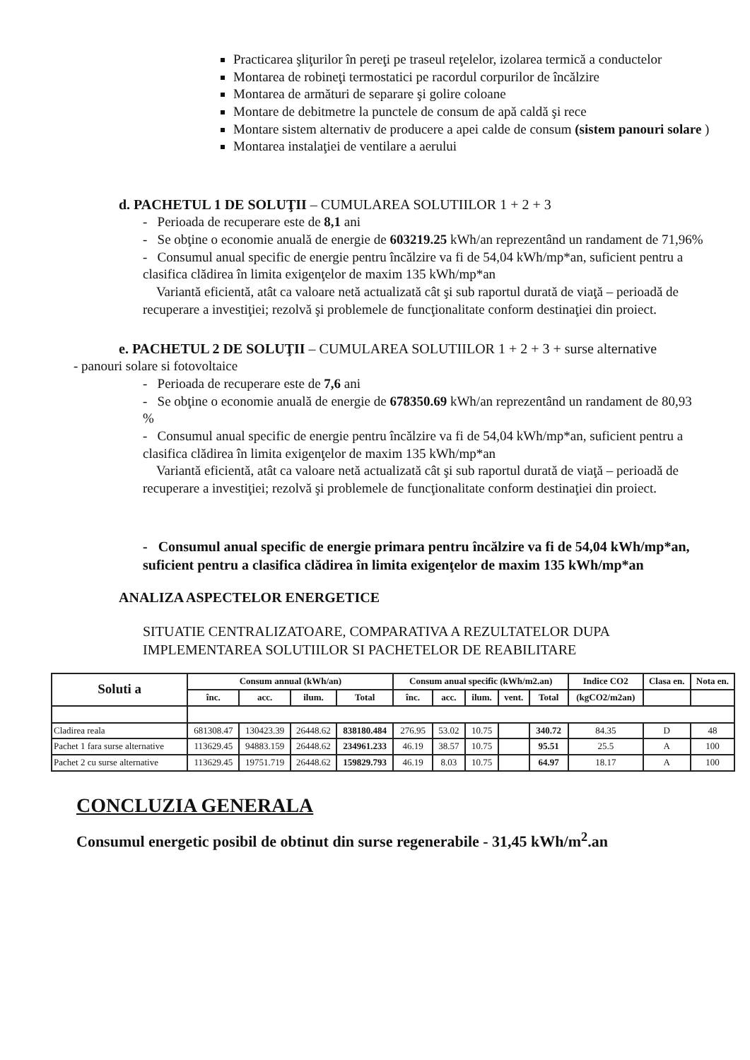Practicarea şliţurilor în pereţi pe traseul reţelelor, izolarea termică a conductelor
Montarea de robineţi termostatici pe racordul corpurilor de încălzire
Montarea de armături de separare şi golire coloane
Montare de debitmetre la punctele de consum de apă caldă şi rece
Montare sistem alternativ de producere a apei calde de consum (sistem panouri solare )
Montarea instalaţiei de ventilare a aerului
d. PACHETUL 1 DE SOLUŢII – CUMULAREA SOLUTIILOR 1 + 2 + 3
- Perioada de recuperare este de 8,1 ani
- Se obţine o economie anuală de energie de 603219.25 kWh/an reprezentând un randament de 71,96%
- Consumul anual specific de energie pentru încălzire va fi de 54,04 kWh/mp*an, suficient pentru a clasifica clădirea în limita exigenţelor de maxim 135 kWh/mp*an
Variantă eficientă, atât ca valoare netă actualizată cât şi sub raportul durată de viaţă – perioadă de recuperare a investiţiei; rezolvă şi problemele de funcţionalitate conform destinaţiei din proiect.
e. PACHETUL 2 DE SOLUŢII – CUMULAREA SOLUTIILOR 1 + 2 + 3 + surse alternative
- panouri solare si fotovoltaice
- Perioada de recuperare este de 7,6 ani
- Se obţine o economie anuală de energie de 678350.69 kWh/an reprezentând un randament de 80,93 %
- Consumul anual specific de energie pentru încălzire va fi de 54,04 kWh/mp*an, suficient pentru a clasifica clădirea în limita exigenţelor de maxim 135 kWh/mp*an
Variantă eficientă, atât ca valoare netă actualizată cât şi sub raportul durată de viaţă – perioadă de recuperare a investiţiei; rezolvă şi problemele de funcţionalitate conform destinaţiei din proiect.
- Consumul anual specific de energie primara pentru încălzire va fi de 54,04 kWh/mp*an, suficient pentru a clasifica clădirea în limita exigenţelor de maxim 135 kWh/mp*an
ANALIZA ASPECTELOR ENERGETICE
SITUATIE CENTRALIZATOARE, COMPARATIVA A REZULTATELOR DUPA IMPLEMENTAREA SOLUTIILOR SI PACHETELOR DE REABILITARE
| Soluti a | Consum annual (kWh/an) | | | | Consum anual specific (kWh/m2.an) | | | | | Indice CO2 | Clasa en. | Nota en. |
| --- | --- | --- | --- | --- | --- | --- | --- | --- | --- | --- | --- | --- |
| | înc. | acc. | ilum. | Total | înc. | acc. | ilum. | vent. | Total | (kgCO2/m2an) | | |
| Cladirea reala | 681308.47 | 130423.39 | 26448.62 | 838180.484 | 276.95 | 53.02 | 10.75 | | 340.72 | 84.35 | D | 48 |
| Pachet 1 fara surse alternative | 113629.45 | 94883.159 | 26448.62 | 234961.233 | 46.19 | 38.57 | 10.75 | | 95.51 | 25.5 | A | 100 |
| Pachet 2 cu surse alternative | 113629.45 | 19751.719 | 26448.62 | 159829.793 | 46.19 | 8.03 | 10.75 | | 64.97 | 18.17 | A | 100 |
CONCLUZIA GENERALA
Consumul energetic posibil de obtinut din surse regenerabile - 31,45 kWh/m<sup>2</sup>.an